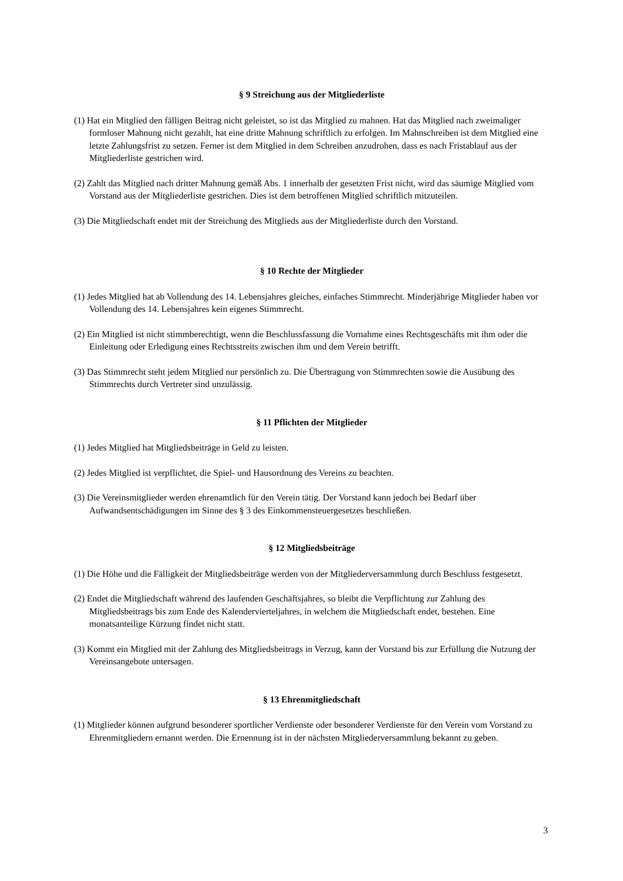§ 9 Streichung aus der Mitgliederliste
(1) Hat ein Mitglied den fälligen Beitrag nicht geleistet, so ist das Mitglied zu mahnen. Hat das Mitglied nach zweimaliger formloser Mahnung nicht gezahlt, hat eine dritte Mahnung schriftlich zu erfolgen. Im Mahnschreiben ist dem Mitglied eine letzte Zahlungsfrist zu setzen. Ferner ist dem Mitglied in dem Schreiben anzudrohen, dass es nach Fristablauf aus der Mitgliederliste gestrichen wird.
(2) Zahlt das Mitglied nach dritter Mahnung gemäß Abs. 1 innerhalb der gesetzten Frist nicht, wird das säumige Mitglied vom Vorstand aus der Mitgliederliste gestrichen. Dies ist dem betroffenen Mitglied schriftlich mitzuteilen.
(3) Die Mitgliedschaft endet mit der Streichung des Mitglieds aus der Mitgliederliste durch den Vorstand.
§ 10 Rechte der Mitglieder
(1) Jedes Mitglied hat ab Vollendung des 14. Lebensjahres gleiches, einfaches Stimmrecht. Minderjährige Mitglieder haben vor Vollendung des 14. Lebensjahres kein eigenes Stimmrecht.
(2) Ein Mitglied ist nicht stimmberechtigt, wenn die Beschlussfassung die Vornahme eines Rechtsgeschäfts mit ihm oder die Einleitung oder Erledigung eines Rechtsstreits zwischen ihm und dem Verein betrifft.
(3) Das Stimmrecht steht jedem Mitglied nur persönlich zu. Die Übertragung von Stimmrechten sowie die Ausübung des Stimmrechts durch Vertreter sind unzulässig.
§ 11 Pflichten der Mitglieder
(1) Jedes Mitglied hat Mitgliedsbeiträge in Geld zu leisten.
(2) Jedes Mitglied ist verpflichtet, die Spiel- und Hausordnung des Vereins zu beachten.
(3) Die Vereinsmitglieder werden ehrenamtlich für den Verein tätig. Der Vorstand kann jedoch bei Bedarf über Aufwandsentschädigungen im Sinne des § 3 des Einkommensteuergesetzes beschließen.
§ 12 Mitgliedsbeiträge
(1) Die Höhe und die Fälligkeit der Mitgliedsbeiträge werden von der Mitgliederversammlung durch Beschluss festgesetzt.
(2) Endet die Mitgliedschaft während des laufenden Geschäftsjahres, so bleibt die Verpflichtung zur Zahlung des Mitgliedsbeitrags bis zum Ende des Kalendervierteljahres, in welchem die Mitgliedschaft endet, bestehen. Eine monatsanteilige Kürzung findet nicht statt.
(3) Kommt ein Mitglied mit der Zahlung des Mitgliedsbeitrags in Verzug, kann der Vorstand bis zur Erfüllung die Nutzung der Vereinsangebote untersagen.
§ 13 Ehrenmitgliedschaft
(1) Mitglieder können aufgrund besonderer sportlicher Verdienste oder besonderer Verdienste für den Verein vom Vorstand zu Ehrenmitgliedern ernannt werden. Die Ernennung ist in der nächsten Mitgliederversammlung bekannt zu geben.
3